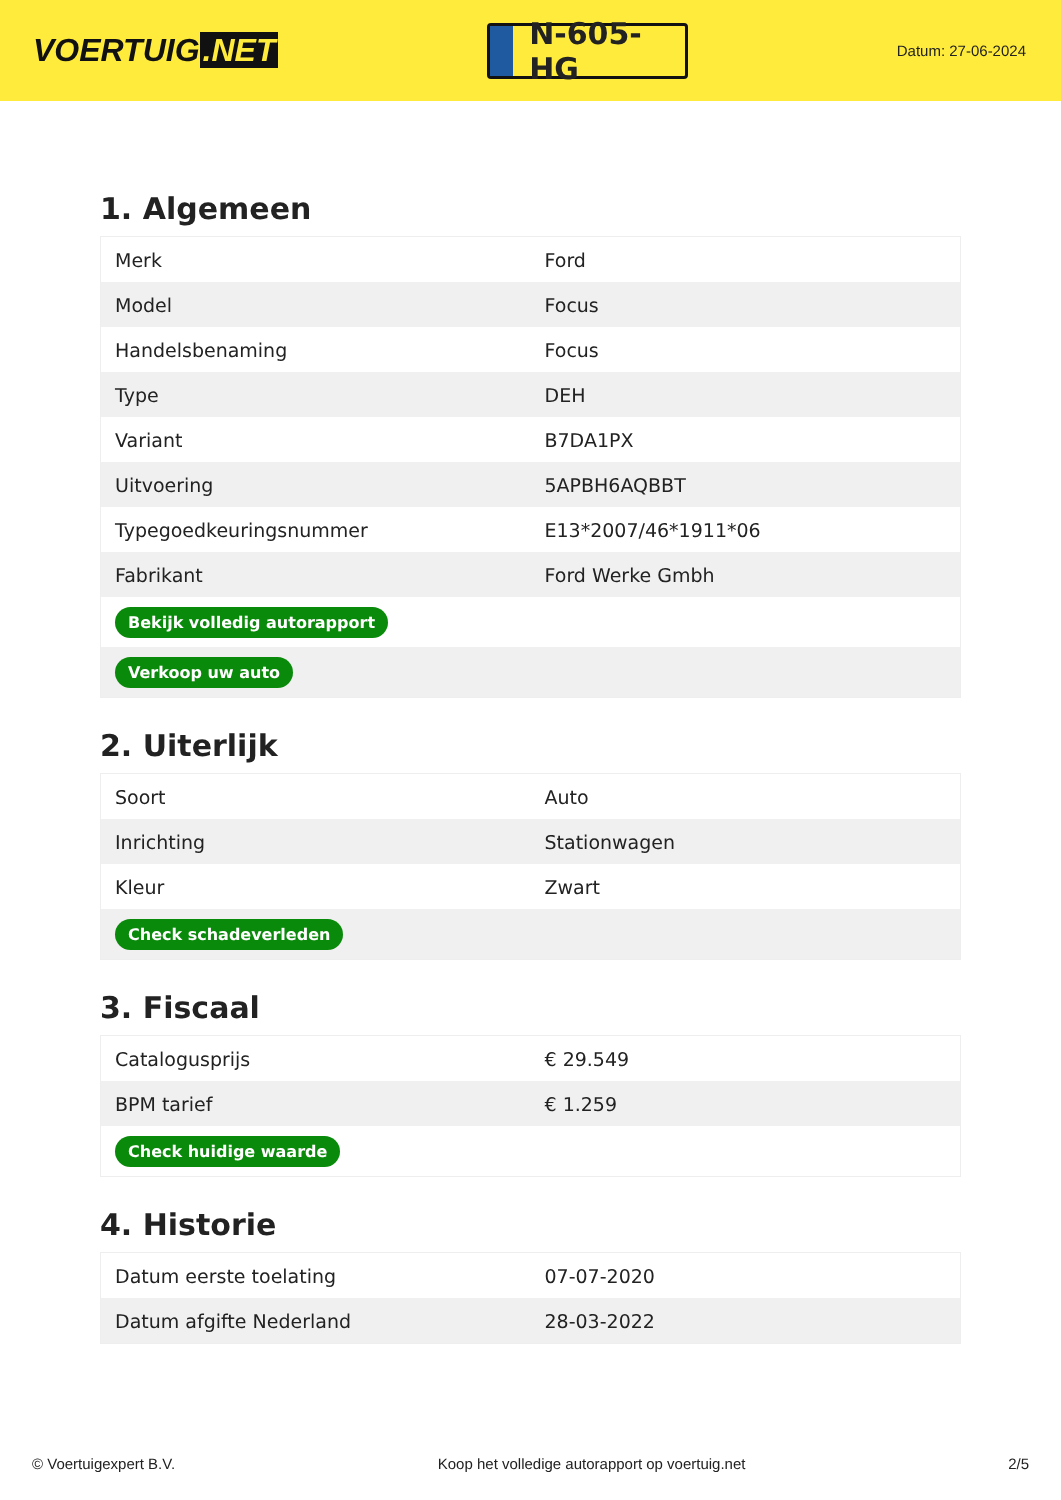VOERTUIG.NET
N-605-HG
Datum: 27-06-2024
1. Algemeen
| Merk | Ford |
| Model | Focus |
| Handelsbenaming | Focus |
| Type | DEH |
| Variant | B7DA1PX |
| Uitvoering | 5APBH6AQBBT |
| Typegoedkeuringsnummer | E13*2007/46*1911*06 |
| Fabrikant | Ford Werke Gmbh |
| Bekijk volledig autorapport | |
| Verkoop uw auto | |
2. Uiterlijk
| Soort | Auto |
| Inrichting | Stationwagen |
| Kleur | Zwart |
| Check schadeverleden | |
3. Fiscaal
| Catalogusprijs | € 29.549 |
| BPM tarief | € 1.259 |
| Check huidige waarde | |
4. Historie
| Datum eerste toelating | 07-07-2020 |
| Datum afgifte Nederland | 28-03-2022 |
© Voertuigexpert B.V. Koop het volledige autorapport op voertuig.net 2/5